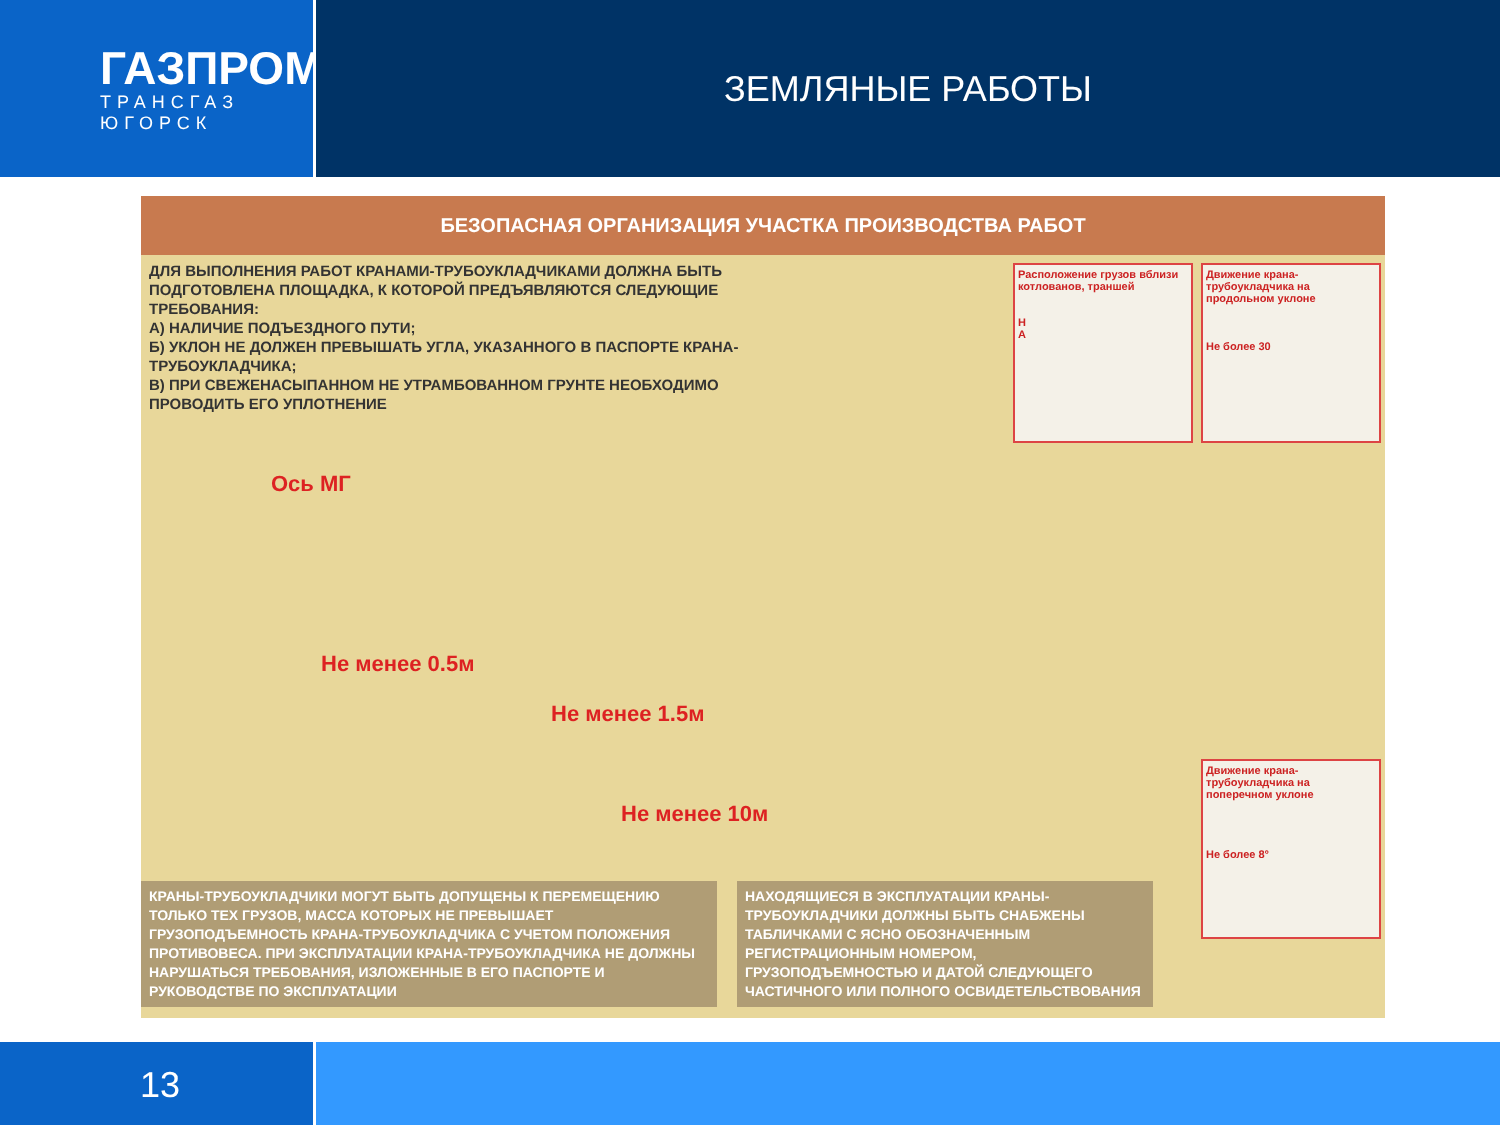ГАЗПРОМ
ТРАНСГАЗ
ЮГОРСК
ЗЕМЛЯНЫЕ РАБОТЫ
БЕЗОПАСНАЯ ОРГАНИЗАЦИЯ УЧАСТКА ПРОИЗВОДСТВА РАБОТ
ДЛЯ ВЫПОЛНЕНИЯ РАБОТ КРАНАМИ-ТРУБОУКЛАДЧИКАМИ ДОЛЖНА БЫТЬ ПОДГОТОВЛЕНА ПЛОЩАДКА, К КОТОРОЙ ПРЕДЪЯВЛЯЮТСЯ СЛЕДУЮЩИЕ ТРЕБОВАНИЯ:
А) НАЛИЧИЕ ПОДЪЕЗДНОГО ПУТИ;
Б) УКЛОН НЕ ДОЛЖЕН ПРЕВЫШАТЬ УГЛА, УКАЗАННОГО В ПАСПОРТЕ КРАНА-ТРУБОУКЛАДЧИКА;
В) ПРИ СВЕЖЕНАСЫПАННОМ НЕ УТРАМБОВАННОМ ГРУНТЕ НЕОБХОДИМО ПРОВОДИТЬ ЕГО УПЛОТНЕНИЕ
Расположение грузов вблизи котлованов, траншей
Н
А
Движение крана-трубоукладчика на продольном уклоне
Не более 30
Ось МГ
Не менее 0.5м
Не менее 1.5м
Не менее 10м
Движение крана-трубоукладчика на поперечном уклоне
Не более 8°
КРАНЫ-ТРУБОУКЛАДЧИКИ МОГУТ БЫТЬ ДОПУЩЕНЫ К ПЕРЕМЕЩЕНИЮ ТОЛЬКО ТЕХ ГРУЗОВ, МАССА КОТОРЫХ НЕ ПРЕВЫШАЕТ ГРУЗОПОДЪЕМНОСТЬ КРАНА-ТРУБОУКЛАДЧИКА С УЧЕТОМ ПОЛОЖЕНИЯ ПРОТИВОВЕСА. ПРИ ЭКСПЛУАТАЦИИ КРАНА-ТРУБОУКЛАДЧИКА НЕ ДОЛЖНЫ НАРУШАТЬСЯ ТРЕБОВАНИЯ, ИЗЛОЖЕННЫЕ В ЕГО ПАСПОРТЕ И РУКОВОДСТВЕ ПО ЭКСПЛУАТАЦИИ
НАХОДЯЩИЕСЯ В ЭКСПЛУАТАЦИИ КРАНЫ-ТРУБОУКЛАДЧИКИ ДОЛЖНЫ БЫТЬ СНАБЖЕНЫ ТАБЛИЧКАМИ С ЯСНО ОБОЗНАЧЕННЫМ РЕГИСТРАЦИОННЫМ НОМЕРОМ, ГРУЗОПОДЪЕМНОСТЬЮ И ДАТОЙ СЛЕДУЮЩЕГО ЧАСТИЧНОГО ИЛИ ПОЛНОГО ОСВИДЕТЕЛЬСТВОВАНИЯ
13